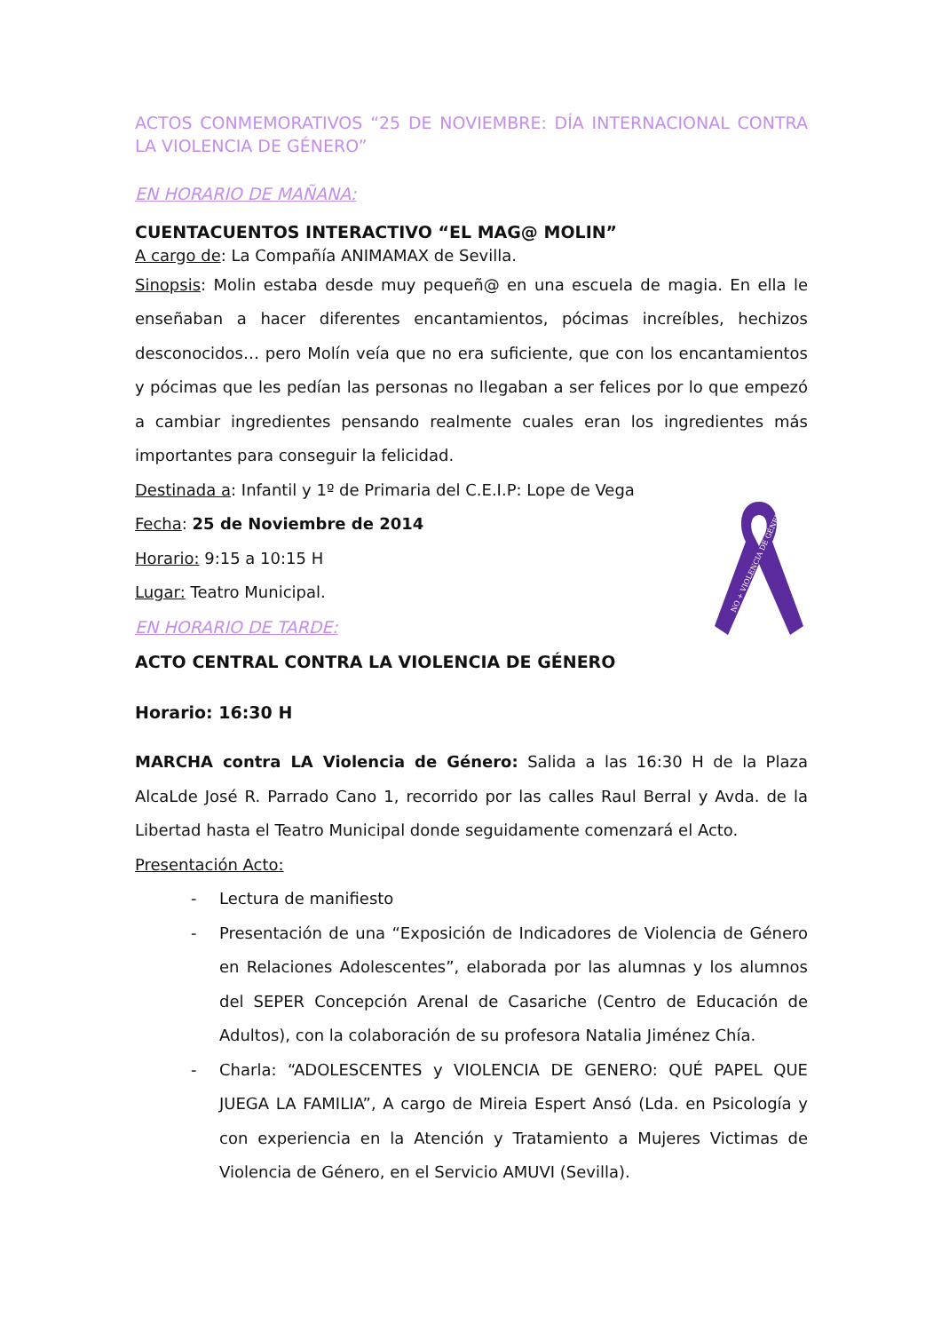ACTOS CONMEMORATIVOS “25 DE NOVIEMBRE: DÍA INTERNACIONAL CONTRA LA VIOLENCIA DE GÉNERO”
EN HORARIO DE MAÑANA:
CUENTACUENTOS INTERACTIVO “EL MAG@ MOLIN”
A cargo de: La Compañía ANIMAMAX de Sevilla.
Sinopsis: Molin estaba desde muy pequeñ@ en una escuela de magia. En ella le enseñaban a hacer diferentes encantamientos, pócimas increíbles, hechizos desconocidos… pero Molín veía que no era suficiente, que con los encantamientos y pócimas que les pedían las personas no llegaban a ser felices por lo que empezó a cambiar ingredientes pensando realmente cuales eran los ingredientes más importantes para conseguir la felicidad.
Destinada a: Infantil y 1º de Primaria del C.E.I.P: Lope de Vega
Fecha: 25 de Noviembre de 2014
Horario: 9:15 a 10:15 H
Lugar: Teatro Municipal.
EN HORARIO DE TARDE:
ACTO CENTRAL CONTRA LA VIOLENCIA DE GÉNERO
Horario: 16:30 H
MARCHA contra LA Violencia de Género: Salida a las 16:30 H de la Plaza AlcaLde José R. Parrado Cano 1, recorrido por las calles Raul Berral y Avda. de la Libertad hasta el Teatro Municipal donde seguidamente comenzará el Acto.
Presentación Acto:
- Lectura de manifiesto
- Presentación de una “Exposición de Indicadores de Violencia de Género en Relaciones Adolescentes”, elaborada por las alumnas y los alumnos del SEPER Concepción Arenal de Casariche (Centro de Educación de Adultos), con la colaboración de su profesora Natalia Jiménez Chía.
- Charla: “ADOLESCENTES y VIOLENCIA DE GENERO: QUÉ PAPEL QUE JUEGA LA FAMILIA”, A cargo de Mireia Espert Ansó (Lda. en Psicología y con experiencia en la Atención y Tratamiento a Mujeres Victimas de Violencia de Género, en el Servicio AMUVI (Sevilla).
NO + VIOLENCIA DE GÉNERO